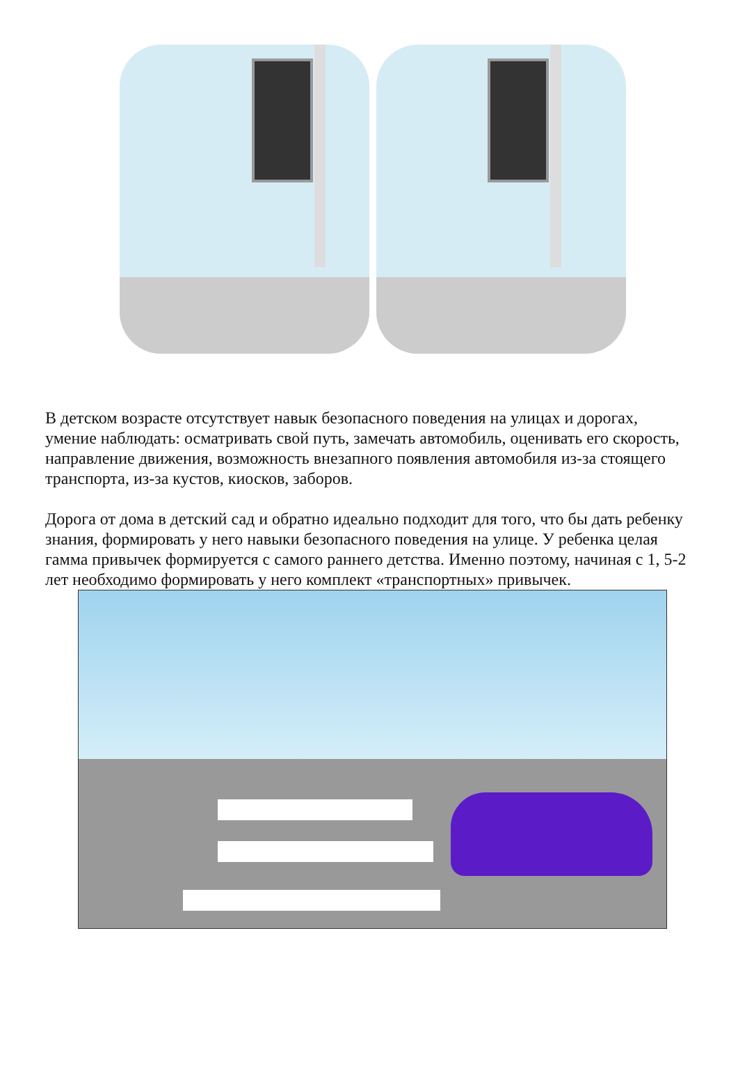В детском возрасте отсутствует навык безопасного поведения на улицах и дорогах, умение наблюдать: осматривать свой путь, замечать автомобиль, оценивать его скорость, направление движения, возможность внезапного появления автомобиля из-за стоящего транспорта, из-за кустов, киосков, заборов.
Дорога от дома в детский сад и обратно идеально подходит для того, что бы дать ребенку знания, формировать у него навыки безопасного поведения на улице. У ребенка целая гамма привычек формируется с самого раннего детства. Именно поэтому, начиная с 1, 5-2 лет необходимо формировать у него комплект «транспортных» привычек.